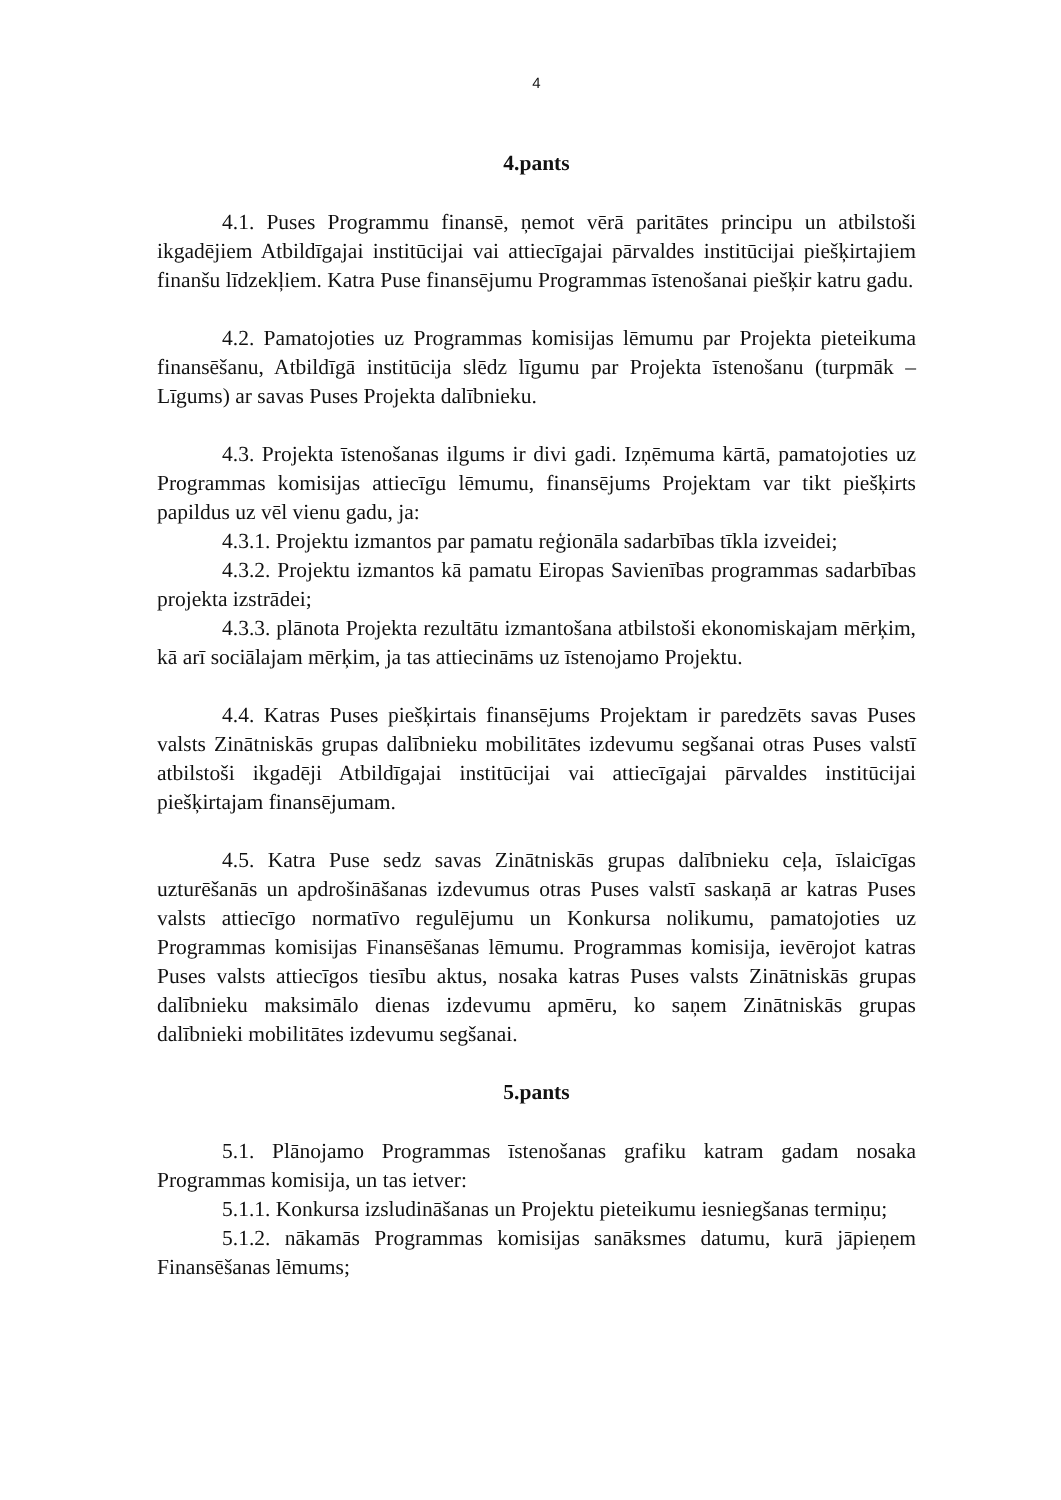4
4.pants
4.1. Puses Programmu finansē, ņemot vērā paritātes principu un atbilstoši ikgadējiem Atbildīgajai institūcijai vai attiecīgajai pārvaldes institūcijai piešķirtajiem finanšu līdzekļiem. Katra Puse finansējumu Programmas īstenošanai piešķir katru gadu.
4.2. Pamatojoties uz Programmas komisijas lēmumu par Projekta pieteikuma finansēšanu, Atbildīgā institūcija slēdz līgumu par Projekta īstenošanu (turpmāk – Līgums) ar savas Puses Projekta dalībnieku.
4.3. Projekta īstenošanas ilgums ir divi gadi. Izņēmuma kārtā, pamatojoties uz Programmas komisijas attiecīgu lēmumu, finansējums Projektam var tikt piešķirts papildus uz vēl vienu gadu, ja:
4.3.1. Projektu izmantos par pamatu reģionāla sadarbības tīkla izveidei;
4.3.2. Projektu izmantos kā pamatu Eiropas Savienības programmas sadarbības projekta izstrādei;
4.3.3. plānota Projekta rezultātu izmantošana atbilstoši ekonomiskajam mērķim, kā arī sociālajam mērķim, ja tas attiecināms uz īstenojamo Projektu.
4.4. Katras Puses piešķirtais finansējums Projektam ir paredzēts savas Puses valsts Zinātniskās grupas dalībnieku mobilitātes izdevumu segšanai otras Puses valstī atbilstoši ikgadēji Atbildīgajai institūcijai vai attiecīgajai pārvaldes institūcijai piešķirtajam finansējumam.
4.5. Katra Puse sedz savas Zinātniskās grupas dalībnieku ceļa, īslaicīgas uzturēšanās un apdrošināšanas izdevumus otras Puses valstī saskaņā ar katras Puses valsts attiecīgo normatīvo regulējumu un Konkursa nolikumu, pamatojoties uz Programmas komisijas Finansēšanas lēmumu. Programmas komisija, ievērojot katras Puses valsts attiecīgos tiesību aktus, nosaka katras Puses valsts Zinātniskās grupas dalībnieku maksimālo dienas izdevumu apmēru, ko saņem Zinātniskās grupas dalībnieki mobilitātes izdevumu segšanai.
5.pants
5.1. Plānojamo Programmas īstenošanas grafiku katram gadam nosaka Programmas komisija, un tas ietver:
5.1.1. Konkursa izsludināšanas un Projektu pieteikumu iesniegšanas termiņu;
5.1.2. nākamās Programmas komisijas sanāksmes datumu, kurā jāpieņem Finansēšanas lēmums;